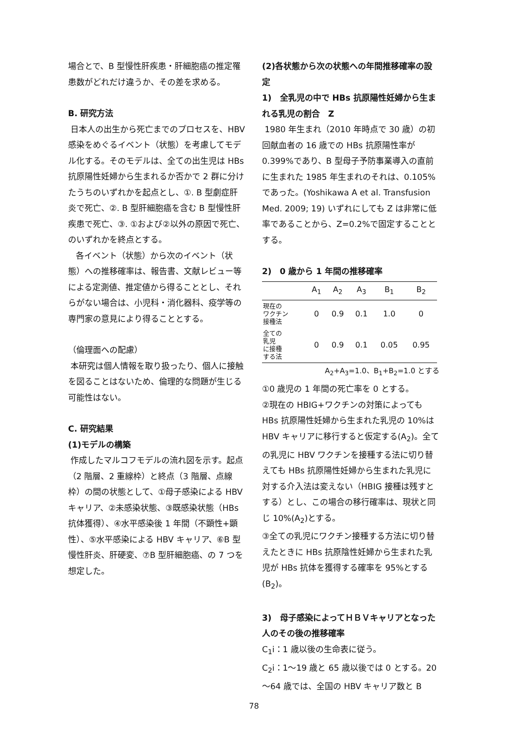場合とで、B 型慢性肝疾患・肝細胞癌の推定罹患数がどれだけ違うか、その差を求める。
B. 研究方法
日本人の出生から死亡までのプロセスを、HBV 感染をめぐるイベント（状態）を考慮してモデル化する。そのモデルは、全ての出生児は HBs 抗原陽性妊婦から生まれるか否かで 2 群に分けたうちのいずれかを起点とし、①. B 型劇症肝炎で死亡、②. B 型肝細胞癌を含む B 型慢性肝疾患で死亡、③. ①および②以外の原因で死亡、のいずれかを終点とする。
各イベント（状態）から次のイベント（状態）への推移確率は、報告書、文献レビュー等による定測値、推定値から得ることとし、それらがない場合は、小児科・消化器科、疫学等の専門家の意見により得ることとする。
（倫理面への配慮）
本研究は個人情報を取り扱ったり、個人に接触を図ることはないため、倫理的な問題が生じる可能性はない。
C. 研究結果
(1)モデルの構築
作成したマルコフモデルの流れ図を示す。起点（2 階層、2 重線枠）と終点（3 階層、点線枠）の間の状態として、①母子感染による HBV キャリア、②未感染状態、③既感染状態（HBs 抗体獲得）、④水平感染後 1 年間（不顕性+顕性）、⑤水平感染による HBV キャリア、⑥B 型慢性肝炎、肝硬変、⑦B 型肝細胞癌、の 7 つを想定した。
(2)各状態から次の状態への年間推移確率の設定
1)　全乳児の中で HBs 抗原陽性妊婦から生まれる乳児の割合　Z
1980 年生まれ（2010 年時点で 30 歳）の初回献血者の 16 歳での HBs 抗原陽性率が 0.399%であり、B 型母子予防事業導入の直前に生まれた 1985 年生まれのそれは、0.105%であった。(Yoshikawa A et al. Transfusion Med. 2009; 19) いずれにしても Z は非常に低率であることから、Z=0.2%で固定することとする。
2)　0 歳から 1 年間の推移確率
| | A<sub>1</sub> | A<sub>2</sub> | A<sub>3</sub> | B<sub>1</sub> | B<sub>2</sub> |
| --- | --- | --- | --- | --- | --- |
| 現在の ワクチン 接種法 | 0 | 0.9 | 0.1 | 1.0 | 0 |
| 全ての 乳児 に接種 する法 | 0 | 0.9 | 0.1 | 0.05 | 0.95 |
A<sub>2</sub>+A<sub>3</sub>=1.0、B<sub>1</sub>+B<sub>2</sub>=1.0 とする
①0 歳児の 1 年間の死亡率を 0 とする。
②現在の HBIG+ワクチンの対策によっても HBs 抗原陽性妊婦から生まれた乳児の 10%は HBV キャリアに移行すると仮定する(A<sub>2</sub>)。全ての乳児に HBV ワクチンを接種する法に切り替えても HBs 抗原陽性妊婦から生まれた乳児に対する介入法は変えない（HBIG 接種は残すとする）とし、この場合の移行確率は、現状と同じ 10%(A<sub>2</sub>)とする。
③全ての乳児にワクチン接種する方法に切り替えたときに HBs 抗原陰性妊婦から生まれた乳児が HBs 抗体を獲得する確率を 95%とする(B<sub>2</sub>)。
3)　母子感染によってＨＢＶキャリアとなった人のその後の推移確率
C<sub>1</sub>i：1 歳以後の生命表に従う。
C<sub>2</sub>i：1～19 歳と 65 歳以後では 0 とする。20～64 歳では、全国の HBV キャリア数と B
78